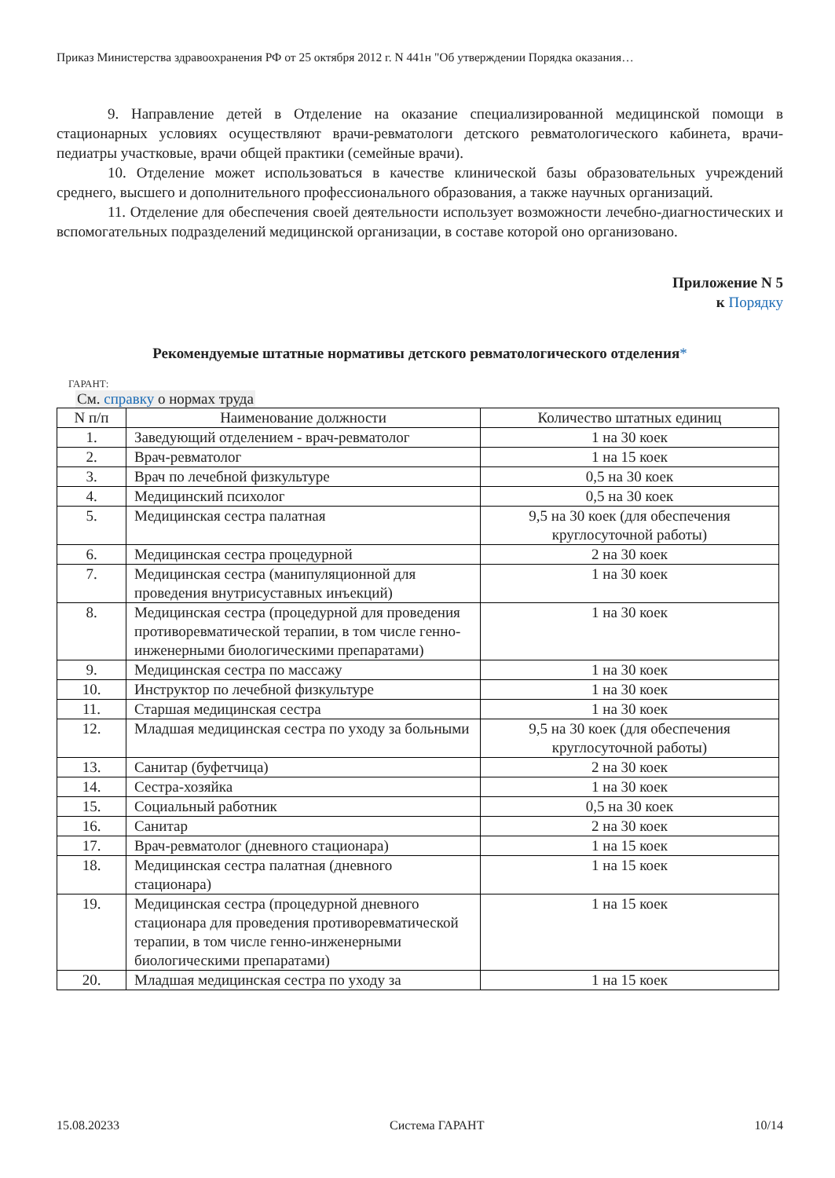Приказ Министерства здравоохранения РФ от 25 октября 2012 г. N 441н "Об утверждении Порядка оказания…
9. Направление детей в Отделение на оказание специализированной медицинской помощи в стационарных условиях осуществляют врачи-ревматологи детского ревматологического кабинета, врачи-педиатры участковые, врачи общей практики (семейные врачи).
10. Отделение может использоваться в качестве клинической базы образовательных учреждений среднего, высшего и дополнительного профессионального образования, а также научных организаций.
11. Отделение для обеспечения своей деятельности использует возможности лечебно-диагностических и вспомогательных подразделений медицинской организации, в составе которой оно организовано.
Приложение N 5
к Порядку
Рекомендуемые штатные нормативы детского ревматологического отделения*
ГАРАНТ:
См. справку о нормах труда
| N п/п | Наименование должности | Количество штатных единиц |
| --- | --- | --- |
| 1. | Заведующий отделением - врач-ревматолог | 1 на 30 коек |
| 2. | Врач-ревматолог | 1 на 15 коек |
| 3. | Врач по лечебной физкультуре | 0,5 на 30 коек |
| 4. | Медицинский психолог | 0,5 на 30 коек |
| 5. | Медицинская сестра палатная | 9,5 на 30 коек (для обеспечения круглосуточной работы) |
| 6. | Медицинская сестра процедурной | 2 на 30 коек |
| 7. | Медицинская сестра (манипуляционной для проведения внутрисуставных инъекций) | 1 на 30 коек |
| 8. | Медицинская сестра (процедурной для проведения противоревматической терапии, в том числе генно-инженерными биологическими препаратами) | 1 на 30 коек |
| 9. | Медицинская сестра по массажу | 1 на 30 коек |
| 10. | Инструктор по лечебной физкультуре | 1 на 30 коек |
| 11. | Старшая медицинская сестра | 1 на 30 коек |
| 12. | Младшая медицинская сестра по уходу за больными | 9,5 на 30 коек (для обеспечения круглосуточной работы) |
| 13. | Санитар (буфетчица) | 2 на 30 коек |
| 14. | Сестра-хозяйка | 1 на 30 коек |
| 15. | Социальный работник | 0,5 на 30 коек |
| 16. | Санитар | 2 на 30 коек |
| 17. | Врач-ревматолог (дневного стационара) | 1 на 15 коек |
| 18. | Медицинская сестра палатная (дневного стационара) | 1 на 15 коек |
| 19. | Медицинская сестра (процедурной дневного стационара для проведения противоревматической терапии, в том числе генно-инженерными биологическими препаратами) | 1 на 15 коек |
| 20. | Младшая медицинская сестра по уходу за | 1 на 15 коек |
15.08.20233 Система ГАРАНТ 10/14